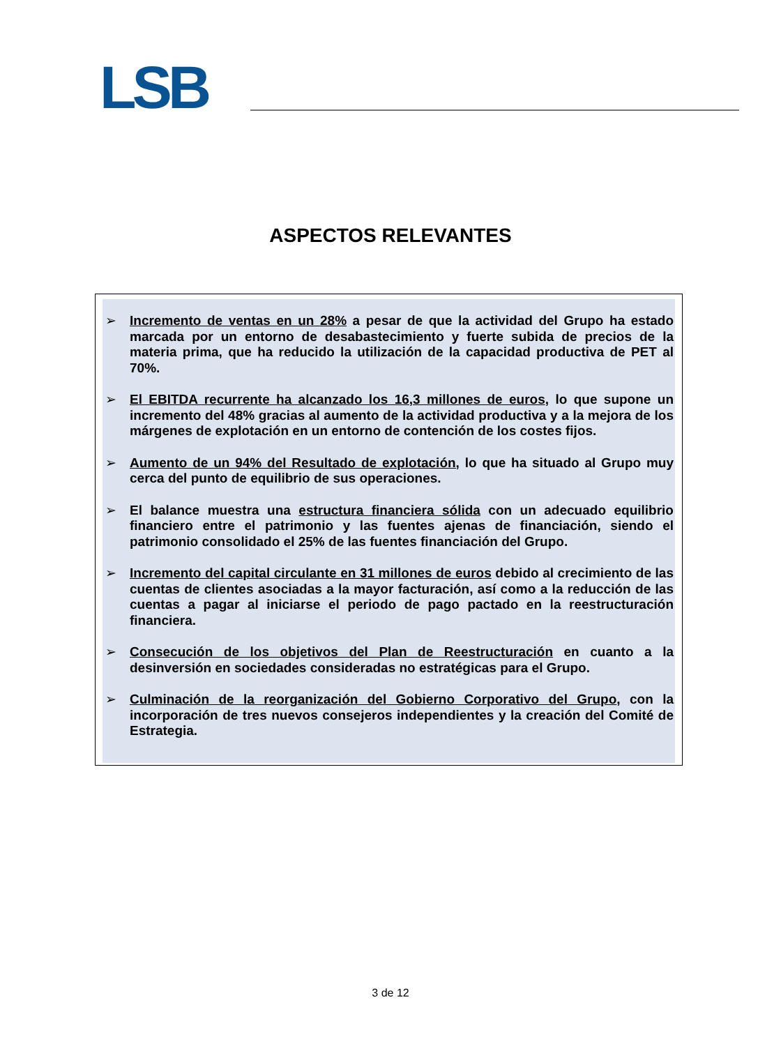LSB
ASPECTOS RELEVANTES
➢ Incremento de ventas en un 28% a pesar de que la actividad del Grupo ha estado marcada por un entorno de desabastecimiento y fuerte subida de precios de la materia prima, que ha reducido la utilización de la capacidad productiva de PET al 70%.
➢ El EBITDA recurrente ha alcanzado los 16,3 millones de euros, lo que supone un incremento del 48% gracias al aumento de la actividad productiva y a la mejora de los márgenes de explotación en un entorno de contención de los costes fijos.
➢ Aumento de un 94% del Resultado de explotación, lo que ha situado al Grupo muy cerca del punto de equilibrio de sus operaciones.
➢ El balance muestra una estructura financiera sólida con un adecuado equilibrio financiero entre el patrimonio y las fuentes ajenas de financiación, siendo el patrimonio consolidado el 25% de las fuentes financiación del Grupo.
➢ Incremento del capital circulante en 31 millones de euros debido al crecimiento de las cuentas de clientes asociadas a la mayor facturación, así como a la reducción de las cuentas a pagar al iniciarse el periodo de pago pactado en la reestructuración financiera.
➢ Consecución de los objetivos del Plan de Reestructuración en cuanto a la desinversión en sociedades consideradas no estratégicas para el Grupo.
➢ Culminación de la reorganización del Gobierno Corporativo del Grupo, con la incorporación de tres nuevos consejeros independientes y la creación del Comité de Estrategia.
3 de 12